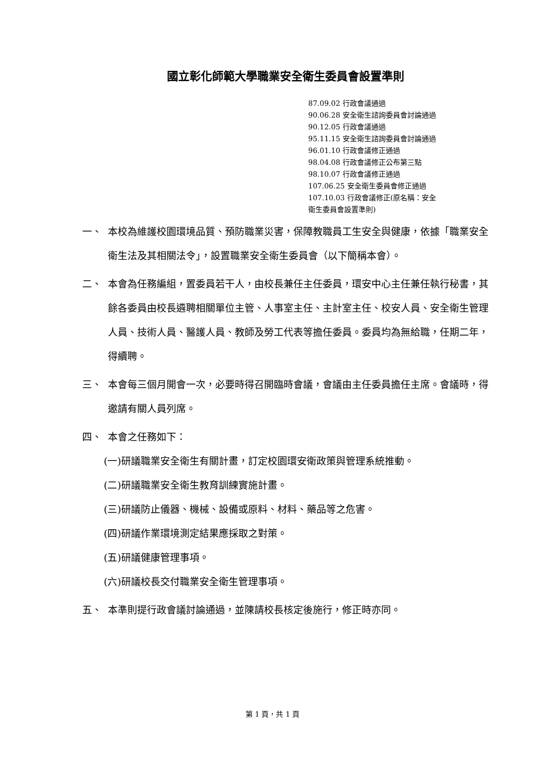國立彰化師範大學職業安全衛生委員會設置準則
87.09.02 行政會議通過
90.06.28 安全衛生諮詢委員會討論通過
90.12.05 行政會議通過
95.11.15 安全衛生諮詢委員會討論通過
96.01.10 行政會議修正通過
98.04.08 行政會議修正公布第三點
98.10.07 行政會議修正通過
107.06.25 安全衛生委員會修正通過
107.10.03 行政會議修正(原名稱：安全
衛生委員會設置準則)
一、 本校為維護校園環境品質、預防職業災害，保障教職員工生安全與健康，依據「職業安全衛生法及其相關法令」，設置職業安全衛生委員會（以下簡稱本會）。
二、 本會為任務編組，置委員若干人，由校長兼任主任委員，環安中心主任兼任執行秘書，其餘各委員由校長遴聘相關單位主管、人事室主任、主計室主任、校安人員、安全衛生管理人員、技術人員、醫護人員、教師及勞工代表等擔任委員。委員均為無給職，任期二年，得續聘。
三、 本會每三個月開會一次，必要時得召開臨時會議，會議由主任委員擔任主席。會議時，得邀請有關人員列席。
四、 本會之任務如下：
(一)研議職業安全衛生有關計畫，訂定校園環安衛政策與管理系統推動。
(二)研議職業安全衛生教育訓練實施計畫。
(三)研議防止儀器、機械、設備或原料、材料、藥品等之危害。
(四)研議作業環境測定結果應採取之對策。
(五)研議健康管理事項。
(六)研議校長交付職業安全衛生管理事項。
五、 本準則提行政會議討論通過，並陳請校長核定後施行，修正時亦同。
第 1 頁，共 1 頁